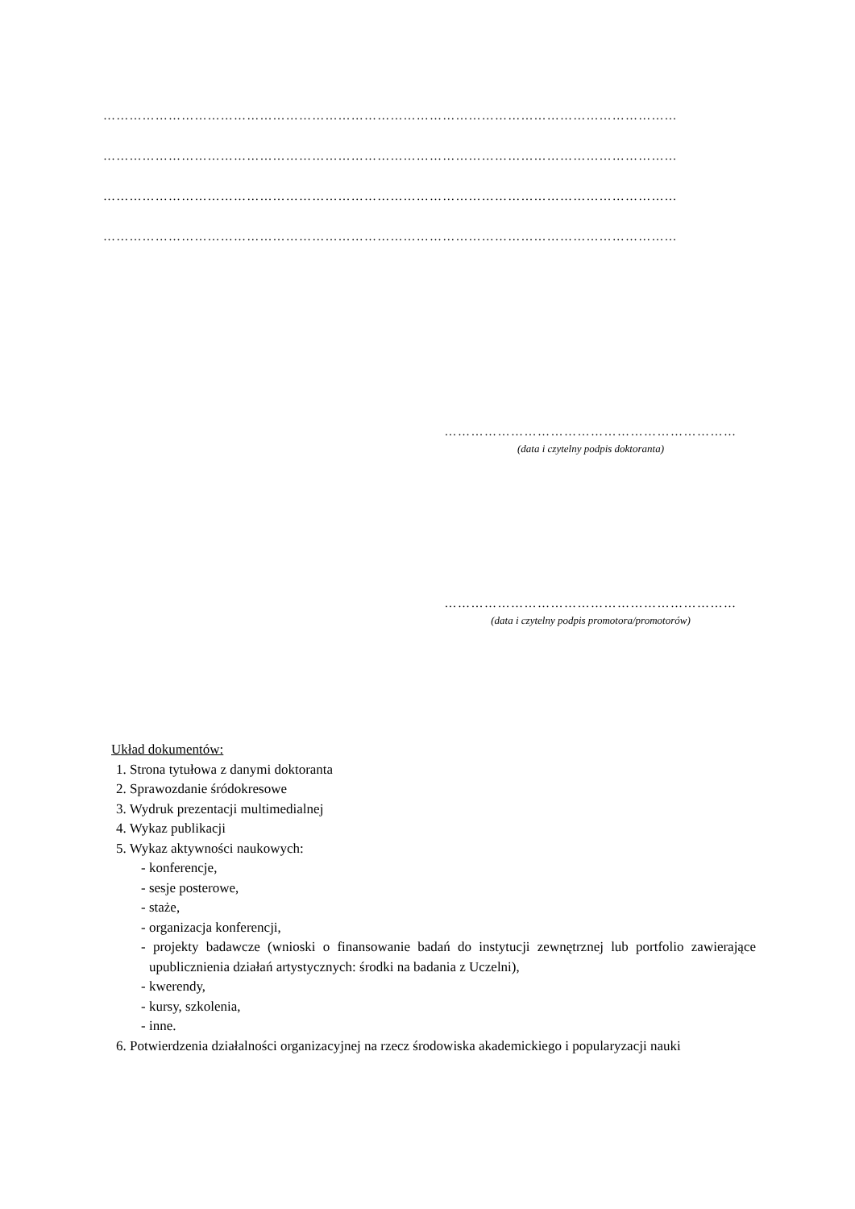……………………………………………………………………………………………………………………
……………………………………………………………………………………………………………………
……………………………………………………………………………………………………………………
……………………………………………………………………………………………………………………
…………………………………………………………
(data i czytelny podpis doktoranta)
…………………………………………………………
(data i czytelny podpis promotora/promotorów)
Układ dokumentów:
1. Strona tytułowa z danymi doktoranta
2. Sprawozdanie śródokresowe
3. Wydruk prezentacji multimedialnej
4. Wykaz publikacji
5. Wykaz aktywności naukowych:
- konferencje,
- sesje posterowe,
- staże,
- organizacja konferencji,
- projekty badawcze (wnioski o finansowanie badań do instytucji zewnętrznej lub portfolio zawierające upublicznienia działań artystycznych: środki na badania z Uczelni),
- kwerendy,
- kursy, szkolenia,
- inne.
6. Potwierdzenia działalności organizacyjnej na rzecz środowiska akademickiego i popularyzacji nauki